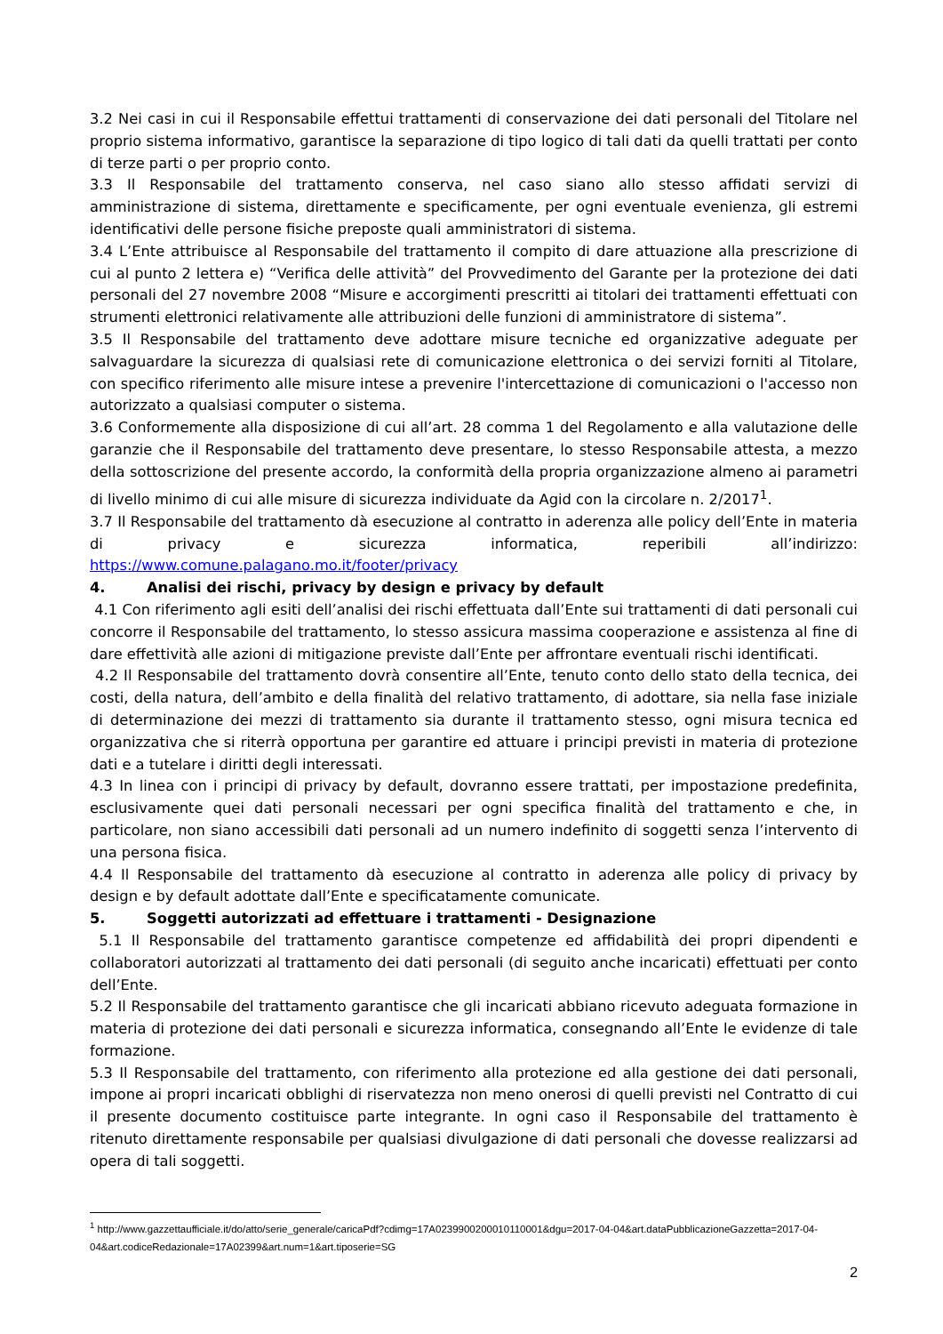3.2 Nei casi in cui il Responsabile effettui trattamenti di conservazione dei dati personali del Titolare nel proprio sistema informativo, garantisce la separazione di tipo logico di tali dati da quelli trattati per conto di terze parti o per proprio conto.
3.3 Il Responsabile del trattamento conserva, nel caso siano allo stesso affidati servizi di amministrazione di sistema, direttamente e specificamente, per ogni eventuale evenienza, gli estremi identificativi delle persone fisiche preposte quali amministratori di sistema.
3.4 L’Ente attribuisce al Responsabile del trattamento il compito di dare attuazione alla prescrizione di cui al punto 2 lettera e) “Verifica delle attività” del Provvedimento del Garante per la protezione dei dati personali del 27 novembre 2008 “Misure e accorgimenti prescritti ai titolari dei trattamenti effettuati con strumenti elettronici relativamente alle attribuzioni delle funzioni di amministratore di sistema”.
3.5 Il Responsabile del trattamento deve adottare misure tecniche ed organizzative adeguate per salvaguardare la sicurezza di qualsiasi rete di comunicazione elettronica o dei servizi forniti al Titolare, con specifico riferimento alle misure intese a prevenire l'intercettazione di comunicazioni o l'accesso non autorizzato a qualsiasi computer o sistema.
3.6 Conformemente alla disposizione di cui all’art. 28 comma 1 del Regolamento e alla valutazione delle garanzie che il Responsabile del trattamento deve presentare, lo stesso Responsabile attesta, a mezzo della sottoscrizione del presente accordo, la conformità della propria organizzazione almeno ai parametri di livello minimo di cui alle misure di sicurezza individuate da Agid con la circolare n. 2/2017<sup>1</sup>.
3.7 Il Responsabile del trattamento dà esecuzione al contratto in aderenza alle policy dell’Ente in materia di privacy e sicurezza informatica, reperibili all’indirizzo: https://www.comune.palagano.mo.it/footer/privacy
4. Analisi dei rischi, privacy by design e privacy by default
4.1 Con riferimento agli esiti dell’analisi dei rischi effettuata dall’Ente sui trattamenti di dati personali cui concorre il Responsabile del trattamento, lo stesso assicura massima cooperazione e assistenza al fine di dare effettività alle azioni di mitigazione previste dall’Ente per affrontare eventuali rischi identificati.
4.2 Il Responsabile del trattamento dovrà consentire all’Ente, tenuto conto dello stato della tecnica, dei costi, della natura, dell’ambito e della finalità del relativo trattamento, di adottare, sia nella fase iniziale di determinazione dei mezzi di trattamento sia durante il trattamento stesso, ogni misura tecnica ed organizzativa che si riterrà opportuna per garantire ed attuare i principi previsti in materia di protezione dati e a tutelare i diritti degli interessati.
4.3 In linea con i principi di privacy by default, dovranno essere trattati, per impostazione predefinita, esclusivamente quei dati personali necessari per ogni specifica finalità del trattamento e che, in particolare, non siano accessibili dati personali ad un numero indefinito di soggetti senza l’intervento di una persona fisica.
4.4 Il Responsabile del trattamento dà esecuzione al contratto in aderenza alle policy di privacy by design e by default adottate dall’Ente e specificatamente comunicate.
5. Soggetti autorizzati ad effettuare i trattamenti - Designazione
5.1 Il Responsabile del trattamento garantisce competenze ed affidabilità dei propri dipendenti e collaboratori autorizzati al trattamento dei dati personali (di seguito anche incaricati) effettuati per conto dell’Ente.
5.2 Il Responsabile del trattamento garantisce che gli incaricati abbiano ricevuto adeguata formazione in materia di protezione dei dati personali e sicurezza informatica, consegnando all’Ente le evidenze di tale formazione.
5.3 Il Responsabile del trattamento, con riferimento alla protezione ed alla gestione dei dati personali, impone ai propri incaricati obblighi di riservatezza non meno onerosi di quelli previsti nel Contratto di cui il presente documento costituisce parte integrante. In ogni caso il Responsabile del trattamento è ritenuto direttamente responsabile per qualsiasi divulgazione di dati personali che dovesse realizzarsi ad opera di tali soggetti.
<sup>1</sup> http://www.gazzettaufficiale.it/do/atto/serie_generale/caricaPdf?cdimg=17A0239900200010110001&dgu=2017-04-04&art.dataPubblicazioneGazzetta=2017-04-04&art.codiceRedazionale=17A02399&art.num=1&art.tiposerie=SG
2